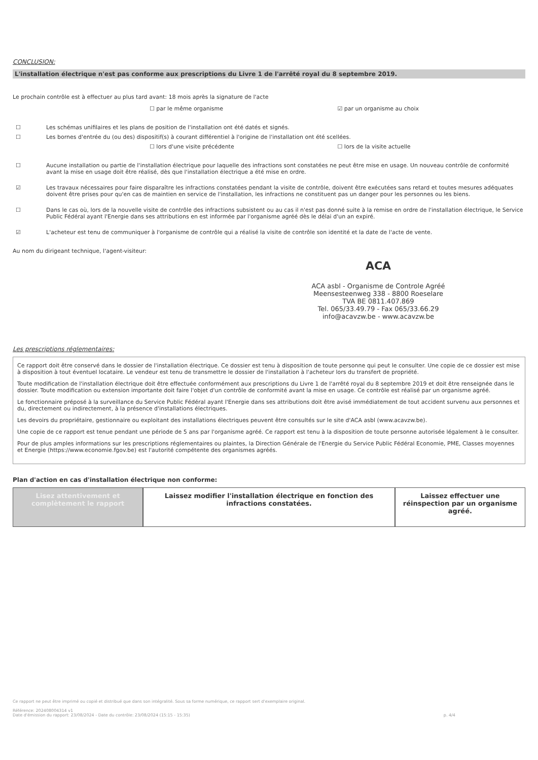CONCLUSION:
L'installation électrique n'est pas conforme aux prescriptions du Livre 1 de l'arrêté royal du 8 septembre 2019.
Le prochain contrôle est à effectuer au plus tard avant: 18 mois après la signature de l'acte
☐ par le même organisme ☑ par un organisme au choix
☐ Les schémas unifilaires et les plans de position de l'installation ont été datés et signés.
☐ Les bornes d'entrée du (ou des) dispositif(s) à courant différentiel à l'origine de l'installation ont été scellées.
☐ lors d'une visite précédente ☐ lors de la visite actuelle
☐ Aucune installation ou partie de l'installation électrique pour laquelle des infractions sont constatées ne peut être mise en usage. Un nouveau contrôle de conformité avant la mise en usage doit être réalisé, dès que l'installation électrique a été mise en ordre.
☑ Les travaux nécessaires pour faire disparaître les infractions constatées pendant la visite de contrôle, doivent être exécutées sans retard et toutes mesures adéquates doivent être prises pour qu'en cas de maintien en service de l'installation, les infractions ne constituent pas un danger pour les personnes ou les biens.
☐ Dans le cas où, lors de la nouvelle visite de contrôle des infractions subsistent ou au cas il n'est pas donné suite à la remise en ordre de l'installation électrique, le Service Public Fédéral ayant l'Energie dans ses attributions en est informée par l'organisme agréé dès le délai d'un an expiré.
☑ L'acheteur est tenu de communiquer à l'organisme de contrôle qui a réalisé la visite de contrôle son identité et la date de l'acte de vente.
Au nom du dirigeant technique, l'agent-visiteur:
ACA
ACA asbl - Organisme de Controle Agréé
Meensesteenweg 338 - 8800 Roeselare
TVA BE 0811.407.869
Tel. 065/33.49.79 - Fax 065/33.66.29
info@acavzw.be - www.acavzw.be
Les prescriptions réglementaires:
Ce rapport doit être conservé dans le dossier de l'installation électrique. Ce dossier est tenu à disposition de toute personne qui peut le consulter. Une copie de ce dossier est mise à disposition à tout éventuel locataire. Le vendeur est tenu de transmettre le dossier de l'installation à l'acheteur lors du transfert de propriété.
Toute modification de l'installation électrique doit être effectuée conformément aux prescriptions du Livre 1 de l'arrêté royal du 8 septembre 2019 et doit être renseignée dans le dossier. Toute modification ou extension importante doit faire l'objet d'un contrôle de conformité avant la mise en usage. Ce contrôle est réalisé par un organisme agréé.
Le fonctionnaire préposé à la surveillance du Service Public Fédéral ayant l'Energie dans ses attributions doit être avisé immédiatement de tout accident survenu aux personnes et du, directement ou indirectement, à la présence d'installations électriques.
Les devoirs du propriétaire, gestionnaire ou exploitant des installations électriques peuvent être consultés sur le site d'ACA asbl (www.acavzw.be).
Une copie de ce rapport est tenue pendant une période de 5 ans par l'organisme agréé. Ce rapport est tenu à la disposition de toute personne autorisée légalement à le consulter.
Pour de plus amples informations sur les prescriptions réglementaires ou plaintes, la Direction Générale de l'Energie du Service Public Fédéral Economie, PME, Classes moyennes et Energie (https://www.economie.fgov.be) est l'autorité compétente des organismes agréés.
Plan d'action en cas d'installation électrique non conforme:
Lisez attentivement et complètement le rapport
Laissez modifier l'installation électrique en fonction des infractions constatées.
Laissez effectuer une réinspection par un organisme agréé.
Ce rapport ne peut être imprimé ou copié et distribué que dans son intégralité. Sous sa forme numérique, ce rapport sert d'exemplaire original.
Référence: 202408004314 v1
Date d'émission du rapport: 23/08/2024 - Date du contrôle: 23/08/2024 (15:15 - 15:35) p. 4/4